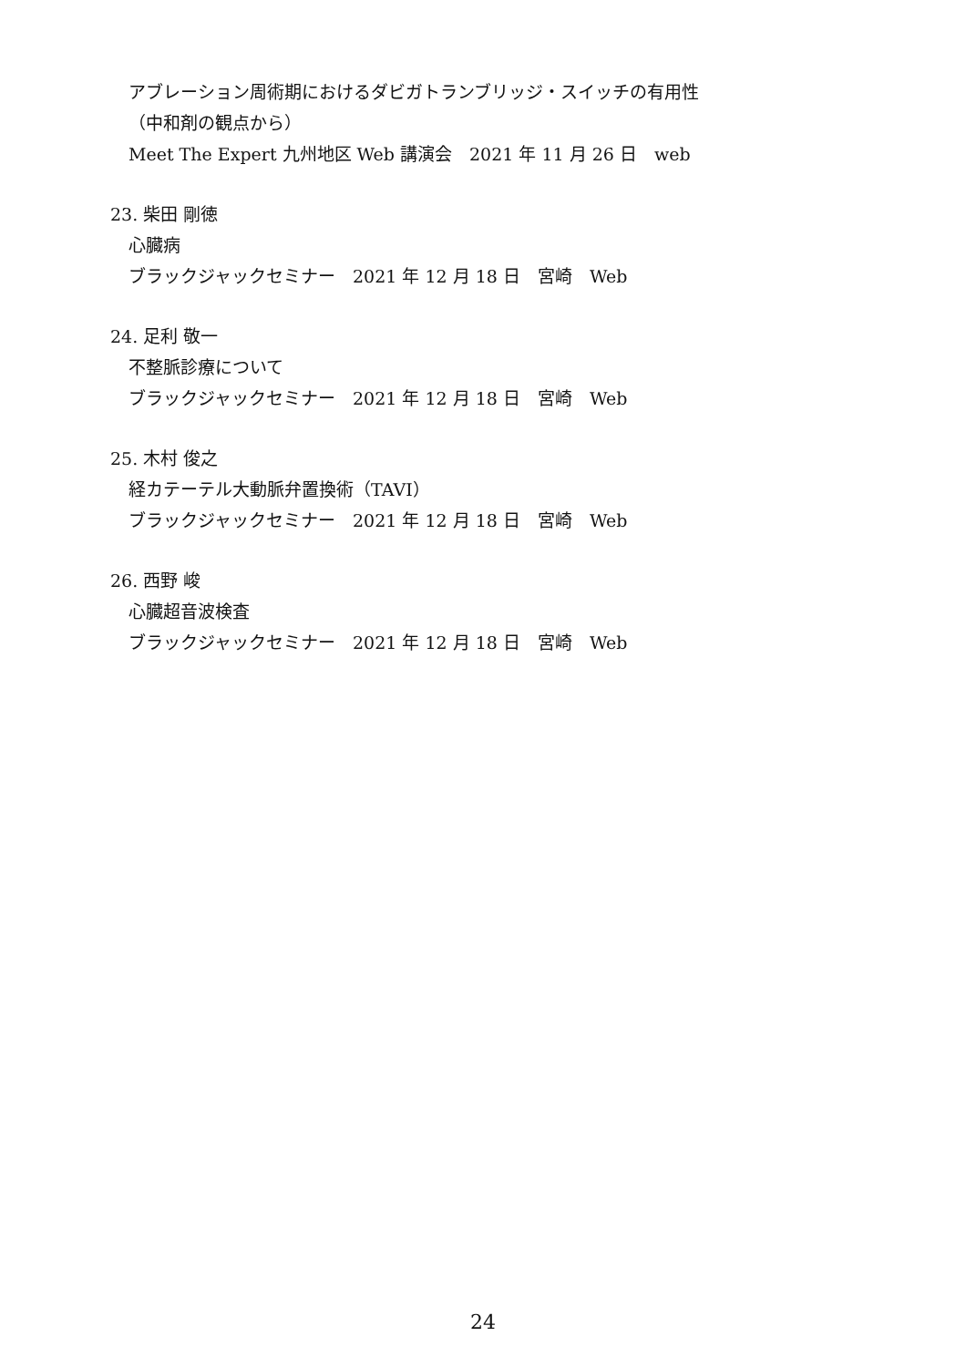アブレーション周術期におけるダビガトランブリッジ・スイッチの有用性
（中和剤の観点から）
Meet The Expert 九州地区 Web 講演会　2021 年 11 月 26 日　web
23. 柴田 剛徳
心臓病
ブラックジャックセミナー　2021 年 12 月 18 日　宮崎　Web
24. 足利 敬一
不整脈診療について
ブラックジャックセミナー　2021 年 12 月 18 日　宮崎　Web
25. 木村 俊之
経カテーテル大動脈弁置換術（TAVI）
ブラックジャックセミナー　2021 年 12 月 18 日　宮崎　Web
26. 西野 峻
心臓超音波検査
ブラックジャックセミナー　2021 年 12 月 18 日　宮崎　Web
24